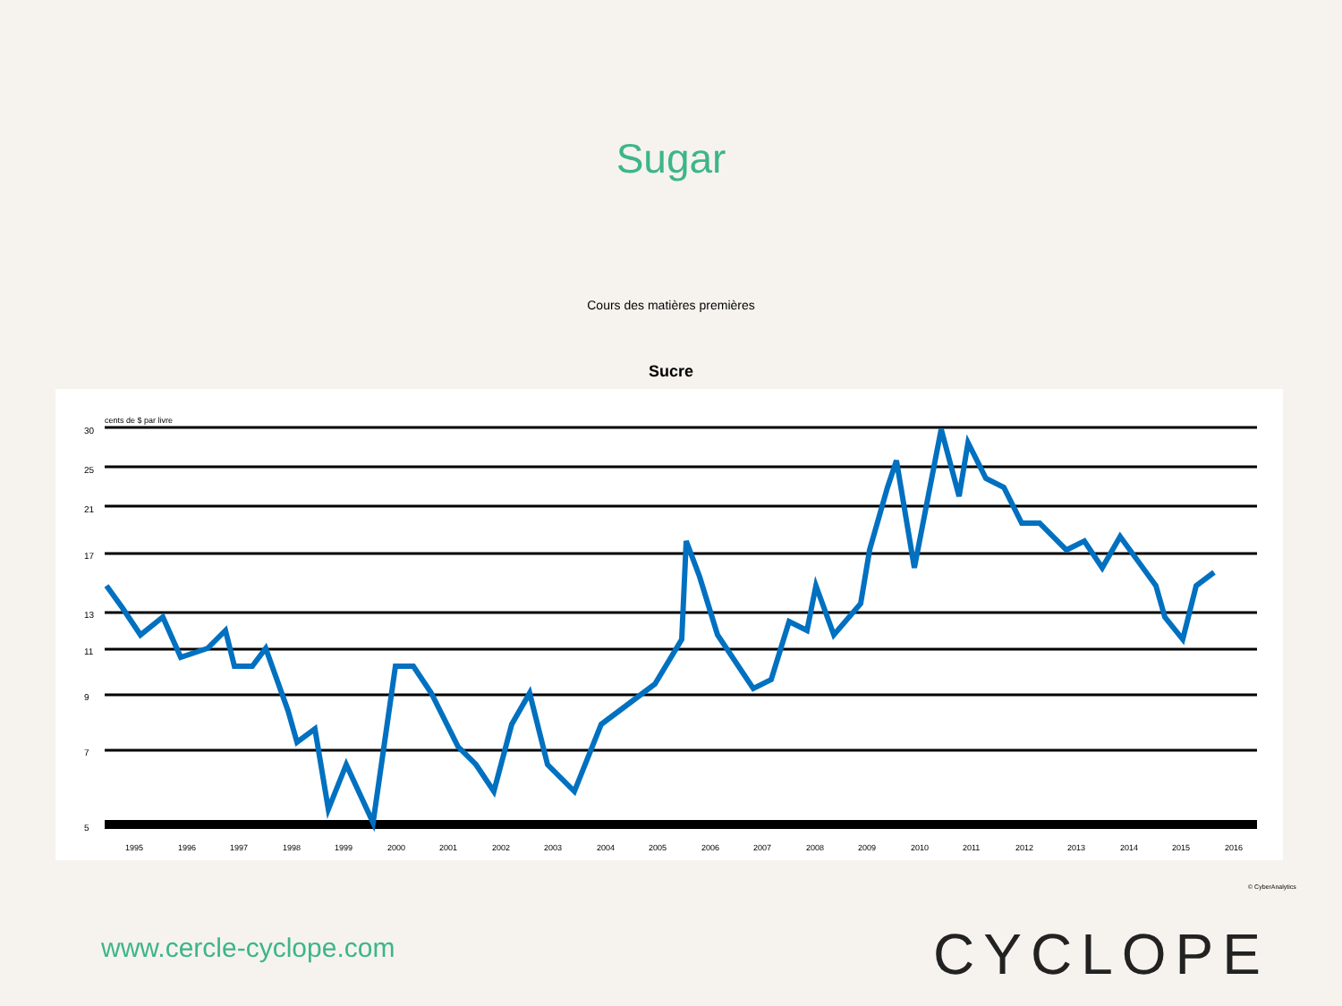Sugar
Cours des matières premières
Sucre
cents de $ par livre
30
25
21
17
13
11
9
7
5
1995
1996
1997
1998
1999
2000
2001
2002
2003
2004
2005
2006
2007
2008
2009
2010
2011
2012
2013
2014
2015
2016
© CyberAnalytics
www.cercle-cyclope.com CYCLOPE